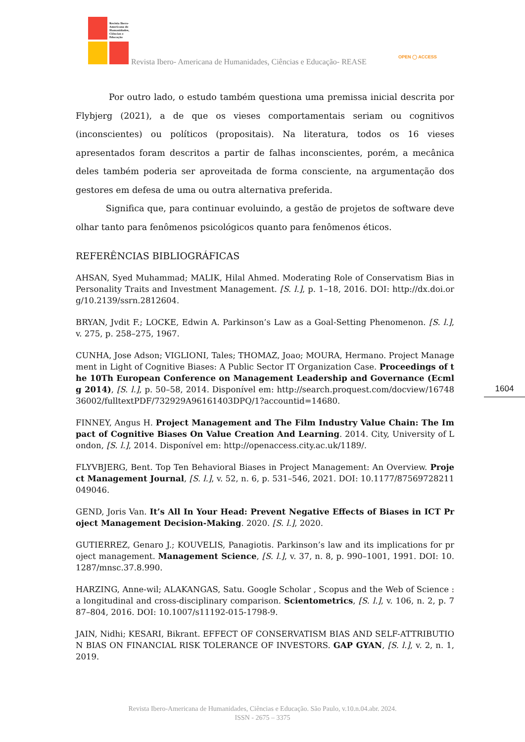Revista Ibero-Americana de Humanidades, Ciências e Educação
Revista Ibero- Americana de Humanidades, Ciências e Educação- REASE
OPEN ◯ ACCESS
Por outro lado, o estudo também questiona uma premissa inicial descrita por Flybjerg (2021), a de que os vieses comportamentais seriam ou cognitivos (inconscientes) ou políticos (propositais). Na literatura, todos os 16 vieses apresentados foram descritos a partir de falhas inconscientes, porém, a mecânica deles também poderia ser aproveitada de forma consciente, na argumentação dos gestores em defesa de uma ou outra alternativa preferida.
Significa que, para continuar evoluindo, a gestão de projetos de software deve olhar tanto para fenômenos psicológicos quanto para fenômenos éticos.
REFERÊNCIAS BIBLIOGRÁFICAS
AHSAN, Syed Muhammad; MALIK, Hilal Ahmed. Moderating Role of Conservatism Bias in Personality Traits and Investment Management. [S. l.], p. 1–18, 2016. DOI: http://dx.doi.org/10.2139/ssrn.2812604.
BRYAN, Jvdit F.; LOCKE, Edwin A. Parkinson’s Law as a Goal-Setting Phenomenon. [S. l.], v. 275, p. 258–275, 1967.
CUNHA, Jose Adson; VIGLIONI, Tales; THOMAZ, Joao; MOURA, Hermano. Project Management in Light of Cognitive Biases: A Public Sector IT Organization Case. Proceedings of the 10Th European Conference on Management Leadership and Governance (Ecmlg 2014), [S. l.], p. 50–58, 2014. Disponível em: http://search.proquest.com/docview/1674836002/fulltextPDF/732929A96161403DPQ/1?accountid=14680.
FINNEY, Angus H. Project Management and The Film Industry Value Chain: The Impact of Cognitive Biases On Value Creation And Learning. 2014. City, University of London, [S. l.], 2014. Disponível em: http://openaccess.city.ac.uk/1189/.
FLYVBJERG, Bent. Top Ten Behavioral Biases in Project Management: An Overview. Project Management Journal, [S. l.], v. 52, n. 6, p. 531–546, 2021. DOI: 10.1177/87569728211049046.
GEND, Joris Van. It’s All In Your Head: Prevent Negative Effects of Biases in ICT Project Management Decision-Making. 2020. [S. l.], 2020.
GUTIERREZ, Genaro J.; KOUVELIS, Panagiotis. Parkinson’s law and its implications for project management. Management Science, [S. l.], v. 37, n. 8, p. 990–1001, 1991. DOI: 10.1287/mnsc.37.8.990.
HARZING, Anne-wil; ALAKANGAS, Satu. Google Scholar , Scopus and the Web of Science : a longitudinal and cross-disciplinary comparison. Scientometrics, [S. l.], v. 106, n. 2, p. 787–804, 2016. DOI: 10.1007/s11192-015-1798-9.
JAIN, Nidhi; KESARI, Bikrant. EFFECT OF CONSERVATISM BIAS AND SELF-ATTRIBUTION BIAS ON FINANCIAL RISK TOLERANCE OF INVESTORS. GAP GYAN, [S. l.], v. 2, n. 1, 2019.
1604
Revista Ibero-Americana de Humanidades, Ciências e Educação. São Paulo, v.10.n.04.abr. 2024.
ISSN - 2675 – 3375